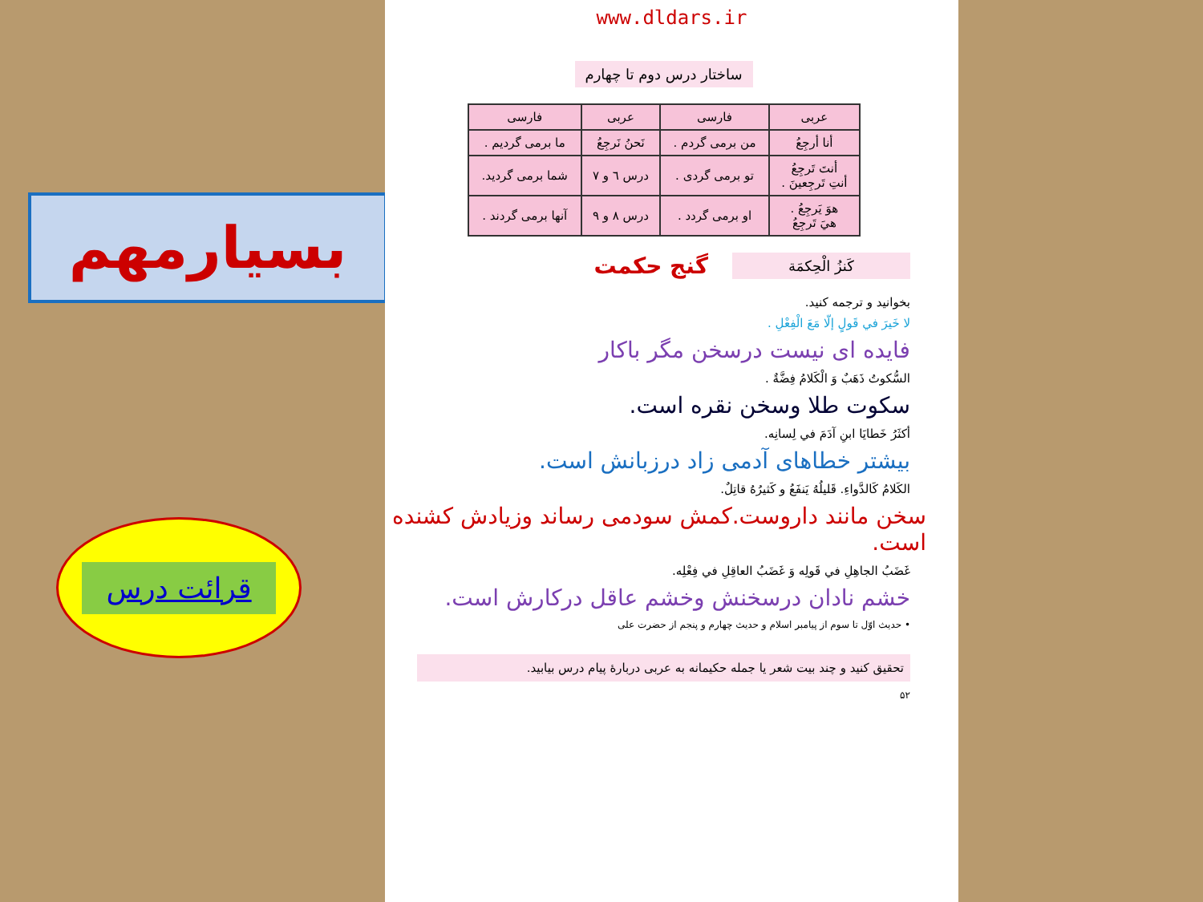بسیارمهم
قرائت درس
www.dldars.ir
ساختار درس دوم تا چهارم
| عربی | فارسی | عربی | فارسی |
| --- | --- | --- | --- |
| أنا أرجِعُ | من برمی گردم . | نَحنُ نَرجِعُ | ما برمی گردیم . |
| أنتَ تَرجِعُ أنتِ تَرجِعينَ . | تو برمی گردی . | درس ٦ و ٧ | شما برمی گردید. |
| هوَ يَرجِعُ . هيَ تَرجِعُ | او برمی گردد . | درس ٨ و ٩ | آنها برمی گردند . |
كَنزُ الْحِكمَة
گنج حکمت
بخوانید و ترجمه کنید.
لا خَيرَ في قَولٍ إلّا مَعَ الْفِعْلِ .
فایده ای نیست درسخن مگر باکار
السُّكوتُ ذَهَبٌ وَ الْكَلامُ فِضَّةٌ .
سکوت طلا وسخن نقره است.
أكثَرُ خَطايَا ابنِ آدَمَ في لِسانِه.
بیشتر خطاهای آدمی زاد درزبانش است.
الكَلامُ كَالدَّواءِ. قَليلُهُ يَنفَعُ و كَثيرُهُ قاتِلٌ.
سخن مانند داروست.کمش سودمی رساند وزیادش کشنده است.
غَضَبُ الجاهِلِ في قَولِه وَ غَضَبُ العاقِلِ في فِعْلِه.
خشم نادان درسخنش وخشم عاقل درکارش است.
• حدیث اوّل تا سوم از پیامبر اسلام و حدیث چهارم و پنجم از حضرت علی
تحقیق کنید و چند بیت شعر یا جمله حکیمانه به عربی دربارهٔ پیام درس بیابید.
۵۲